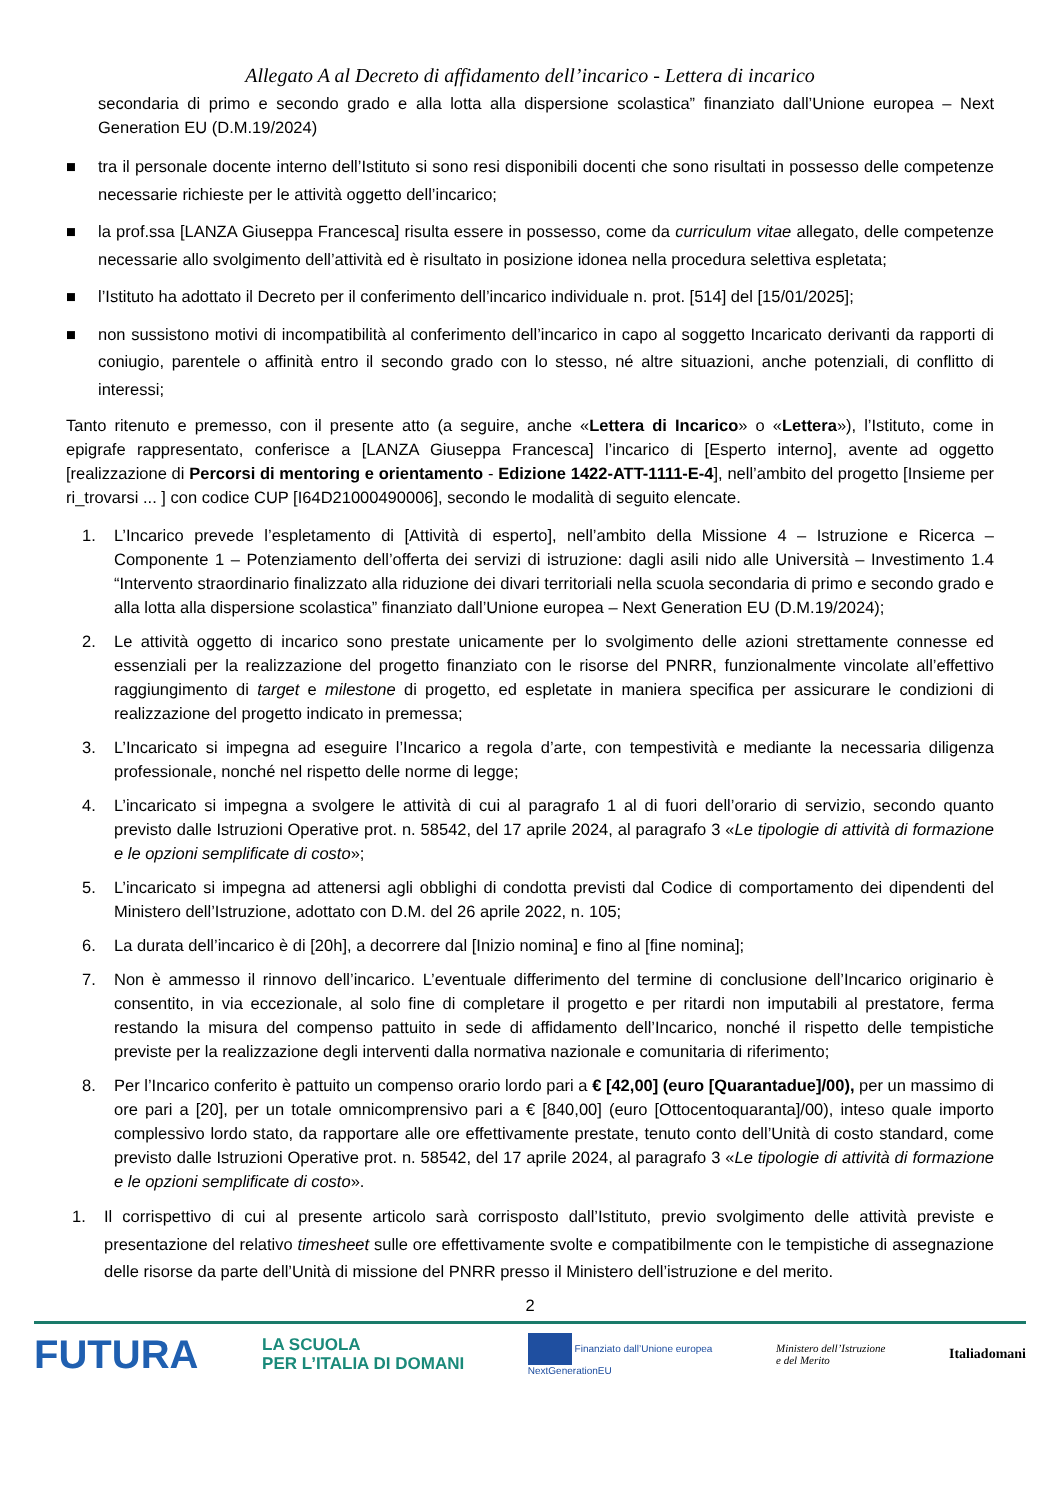Allegato A al Decreto di affidamento dell’incarico - Lettera di incarico
secondaria di primo e secondo grado e alla lotta alla dispersione scolastica” finanziato dall’Unione europea – Next Generation EU (D.M.19/2024)
■ tra il personale docente interno dell’Istituto si sono resi disponibili docenti che sono risultati in possesso delle competenze necessarie richieste per le attività oggetto dell’incarico;
■ la prof.ssa [LANZA Giuseppa Francesca] risulta essere in possesso, come da curriculum vitae allegato, delle competenze necessarie allo svolgimento dell’attività ed è risultato in posizione idonea nella procedura selettiva espletata;
■ l’Istituto ha adottato il Decreto per il conferimento dell’incarico individuale n. prot. [514] del [15/01/2025];
■ non sussistono motivi di incompatibilità al conferimento dell’incarico in capo al soggetto Incaricato derivanti da rapporti di coniugio, parentele o affinità entro il secondo grado con lo stesso, né altre situazioni, anche potenziali, di conflitto di interessi;
Tanto ritenuto e premesso, con il presente atto (a seguire, anche «Lettera di Incarico» o «Lettera»), l’Istituto, come in epigrafe rappresentato, conferisce a [LANZA Giuseppa Francesca] l’incarico di [Esperto interno], avente ad oggetto [realizzazione di Percorsi di mentoring e orientamento - Edizione 1422-ATT-1111-E-4], nell’ambito del progetto [Insieme per ri_trovarsi ... ] con codice CUP [I64D21000490006], secondo le modalità di seguito elencate.
1. L’Incarico prevede l’espletamento di [Attività di esperto], nell’ambito della Missione 4 – Istruzione e Ricerca – Componente 1 – Potenziamento dell’offerta dei servizi di istruzione: dagli asili nido alle Università – Investimento 1.4 “Intervento straordinario finalizzato alla riduzione dei divari territoriali nella scuola secondaria di primo e secondo grado e alla lotta alla dispersione scolastica” finanziato dall’Unione europea – Next Generation EU (D.M.19/2024);
2. Le attività oggetto di incarico sono prestate unicamente per lo svolgimento delle azioni strettamente connesse ed essenziali per la realizzazione del progetto finanziato con le risorse del PNRR, funzionalmente vincolate all’effettivo raggiungimento di target e milestone di progetto, ed espletate in maniera specifica per assicurare le condizioni di realizzazione del progetto indicato in premessa;
3. L’Incaricato si impegna ad eseguire l’Incarico a regola d’arte, con tempestività e mediante la necessaria diligenza professionale, nonché nel rispetto delle norme di legge;
4. L’incaricato si impegna a svolgere le attività di cui al paragrafo 1 al di fuori dell’orario di servizio, secondo quanto previsto dalle Istruzioni Operative prot. n. 58542, del 17 aprile 2024, al paragrafo 3 «Le tipologie di attività di formazione e le opzioni semplificate di costo»;
5. L’incaricato si impegna ad attenersi agli obblighi di condotta previsti dal Codice di comportamento dei dipendenti del Ministero dell’Istruzione, adottato con D.M. del 26 aprile 2022, n. 105;
6. La durata dell’incarico è di [20h], a decorrere dal [Inizio nomina] e fino al [fine nomina];
7. Non è ammesso il rinnovo dell’incarico. L’eventuale differimento del termine di conclusione dell’Incarico originario è consentito, in via eccezionale, al solo fine di completare il progetto e per ritardi non imputabili al prestatore, ferma restando la misura del compenso pattuito in sede di affidamento dell’Incarico, nonché il rispetto delle tempistiche previste per la realizzazione degli interventi dalla normativa nazionale e comunitaria di riferimento;
8. Per l’Incarico conferito è pattuito un compenso orario lordo pari a € [42,00] (euro [Quarantadue]/00), per un massimo di ore pari a [20], per un totale omnicomprensivo pari a € [840,00] (euro [Ottocentoquaranta]/00), inteso quale importo complessivo lordo stato, da rapportare alle ore effettivamente prestate, tenuto conto dell’Unità di costo standard, come previsto dalle Istruzioni Operative prot. n. 58542, del 17 aprile 2024, al paragrafo 3 «Le tipologie di attività di formazione e le opzioni semplificate di costo».
1. Il corrispettivo di cui al presente articolo sarà corrisposto dall’Istituto, previo svolgimento delle attività previste e presentazione del relativo timesheet sulle ore effettivamente svolte e compatibilmente con le tempistiche di assegnazione delle risorse da parte dell’Unità di missione del PNRR presso il Ministero dell’istruzione e del merito.
2
FUTURA LA SCUOLA
PER L’ITALIA DI DOMANI Finanziato dall’Unione europea
NextGenerationEU Ministero dell’Istruzione
e del Merito Italiadomani